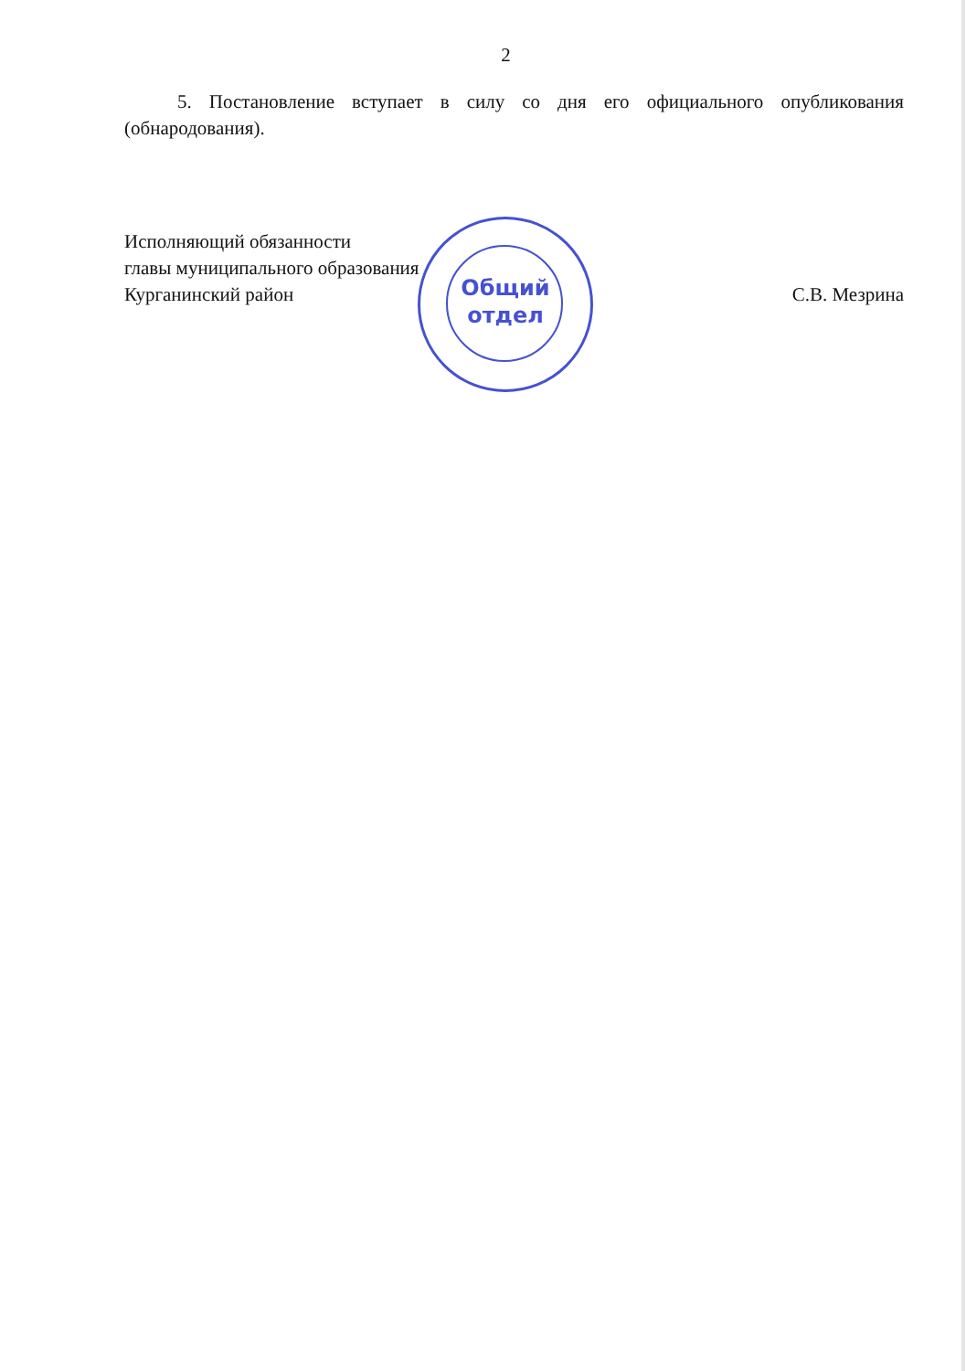2
5. Постановление вступает в силу со дня его официального опубликования (обнародования).
Исполняющий обязанности
главы муниципального образования
Курганинский район
С.В. Мезрина
Общий
отдел